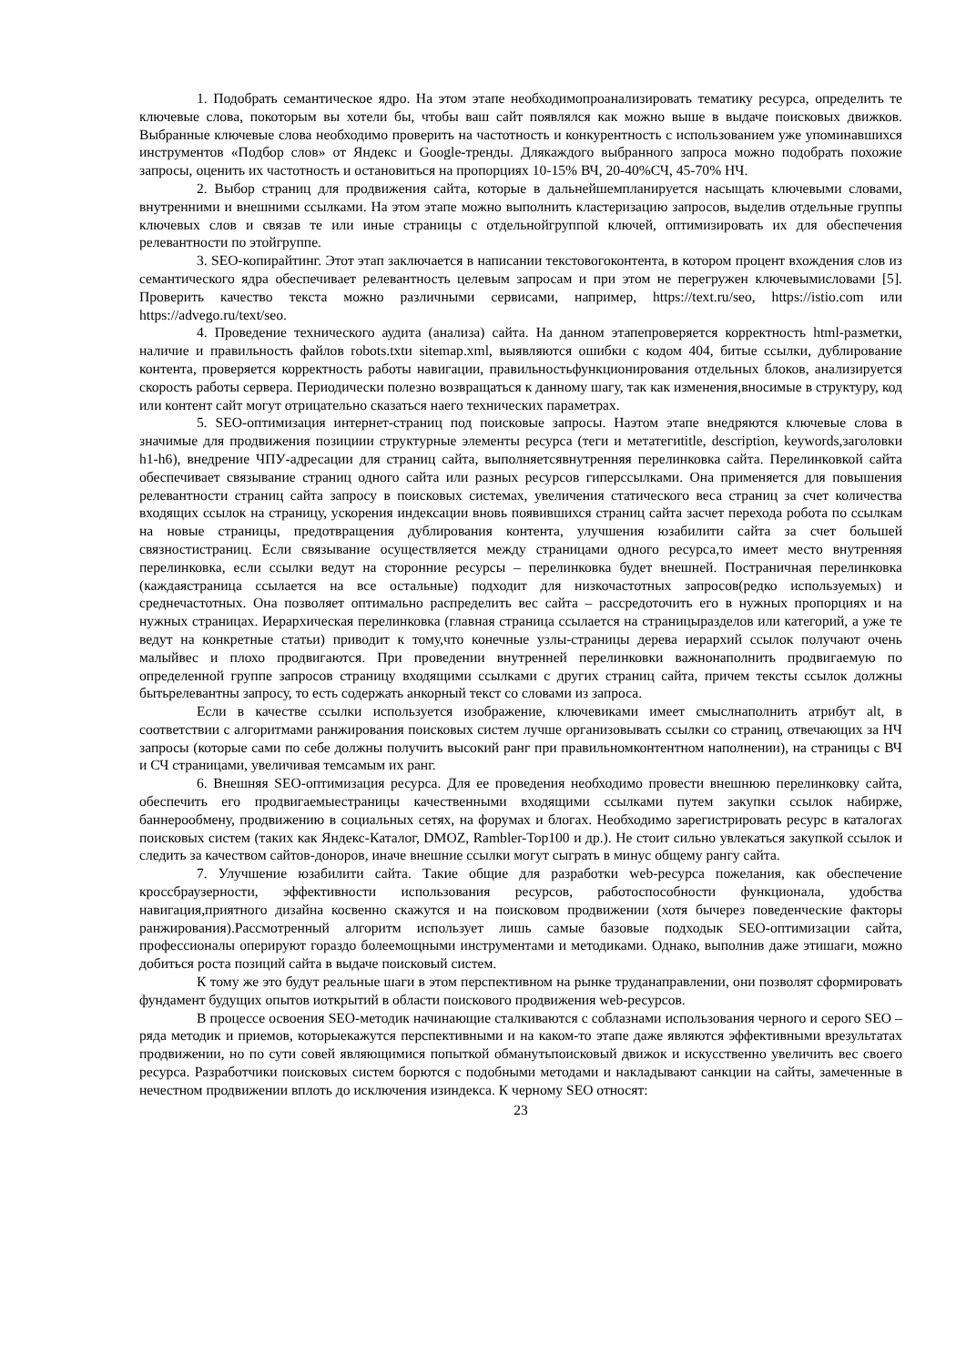1. Подобрать семантическое ядро. На этом этапе необходимопроанализировать тематику ресурса, определить те ключевые слова, покоторым вы хотели бы, чтобы ваш сайт появлялся как можно выше в выдаче поисковых движков. Выбранные ключевые слова необходимо проверить на частотность и конкурентность с использованием уже упоминавшихся инструментов «Подбор слов» от Яндекс и Google-тренды. Длякаждого выбранного запроса можно подобрать похожие запросы, оценить их частотность и остановиться на пропорциях 10-15% ВЧ, 20-40%СЧ, 45-70% НЧ.
2. Выбор страниц для продвижения сайта, которые в дальнейшемпланируется насыщать ключевыми словами, внутренними и внешними ссылками. На этом этапе можно выполнить кластеризацию запросов, выделив отдельные группы ключевых слов и связав те или иные страницы с отдельнойгруппой ключей, оптимизировать их для обеспечения релевантности по этойгруппе.
3. SEO-копирайтинг. Этот этап заключается в написании текстовогоконтента, в котором процент вхождения слов из семантического ядра обеспечивает релевантность целевым запросам и при этом не перегружен ключевымисловами [5]. Проверить качество текста можно различными сервисами, например, https://text.ru/seo, https://istio.com или https://advego.ru/text/seo.
4. Проведение технического аудита (анализа) сайта. На данном этапепроверяется корректность html-разметки, наличие и правильность файлов robots.txtи sitemap.xml, выявляются ошибки с кодом 404, битые ссылки, дублирование контента, проверяется корректность работы навигации, правильностьфункционирования отдельных блоков, анализируется скорость работы сервера. Периодически полезно возвращаться к данному шагу, так как изменения,вносимые в структуру, код или контент сайт могут отрицательно сказаться наего технических параметрах.
5. SEO-оптимизация интернет-страниц под поисковые запросы. Наэтом этапе внедряются ключевые слова в значимые для продвижения позициии структурные элементы ресурса (теги и метатегиtitle, description, keywords,заголовки h1-h6), внедрение ЧПУ-адресации для страниц сайта, выполняетсявнутренняя перелинковка сайта. Перелинковкой сайта обеспечивает связывание страниц одного сайта или разных ресурсов гиперссылками. Она применяется для повышения релевантности страниц сайта запросу в поисковых системах, увеличения статического веса страниц за счет количества входящих ссылок на страницу, ускорения индексации вновь появившихся страниц сайта засчет перехода робота по ссылкам на новые страницы, предотвращения дублирования контента, улучшения юзабилити сайта за счет большей связностистраниц. Если связывание осуществляется между страницами одного ресурса,то имеет место внутренняя перелинковка, если ссылки ведут на сторонние ресурсы – перелинковка будет внешней. Постраничная перелинковка (каждаястраница ссылается на все остальные) подходит для низкочастотных запросов(редко используемых) и среднечастотных. Она позволяет оптимально распределить вес сайта – рассредоточить его в нужных пропорциях и на нужных страницах. Иерархическая перелинковка (главная страница ссылается на страницыразделов или категорий, а уже те ведут на конкретные статьи) приводит к тому,что конечные узлы-страницы дерева иерархий ссылок получают очень малыйвес и плохо продвигаются. При проведении внутренней перелинковки важнонаполнить продвигаемую по определенной группе запросов страницу входящими ссылками с других страниц сайта, причем тексты ссылок должны бытьрелевантны запросу, то есть содержать анкорный текст со словами из запроса.
Если в качестве ссылки используется изображение, ключевиками имеет смыслнаполнить атрибут alt, в соответствии с алгоритмами ранжирования поисковых систем лучше организовывать ссылки со страниц, отвечающих за НЧ запросы (которые сами по себе должны получить высокий ранг при правильномконтентном наполнении), на страницы с ВЧ и СЧ страницами, увеличивая темсамым их ранг.
6. Внешняя SEO-оптимизация ресурса. Для ее проведения необходимо провести внешнюю перелинковку сайта, обеспечить его продвигаемыестраницы качественными входящими ссылками путем закупки ссылок набирже, баннерообмену, продвижению в социальных сетях, на форумах и блогах. Необходимо зарегистрировать ресурс в каталогах поисковых систем (таких как Яндекс-Каталог, DMOZ, Rambler-Top100 и др.). Не стоит сильно увлекаться закупкой ссылок и следить за качеством сайтов-доноров, иначе внешние ссылки могут сыграть в минус общему рангу сайта.
7. Улучшение юзабилити сайта. Такие общие для разработки web-ресурса пожелания, как обеспечение кроссбраузерности, эффективности использования ресурсов, работоспособности функционала, удобства навигация,приятного дизайна косвенно скажутся и на поисковом продвижении (хотя бычерез поведенческие факторы ранжирования).Рассмотренный алгоритм использует лишь самые базовые подходык SEO-оптимизации сайта, профессионалы оперируют гораздо болеемощными инструментами и методиками. Однако, выполнив даже этишаги, можно добиться роста позиций сайта в выдаче поисковый систем.
К тому же это будут реальные шаги в этом перспективном на рынке труданаправлении, они позволят сформировать фундамент будущих опытов иоткрытий в области поискового продвижения web-ресурсов.
В процессе освоения SEO-методик начинающие сталкиваются с соблазнами использования черного и серого SEO – ряда методик и приемов, которыекажутся перспективными и на каком-то этапе даже являются эффективными врезультатах продвижении, но по сути совей являющимися попыткой обманутьпоисковый движок и искусственно увеличить вес своего ресурса. Разработчики поисковых систем борются с подобными методами и накладывают санкции на сайты, замеченные в нечестном продвижении вплоть до исключения изиндекса. К черному SEO относят:
23